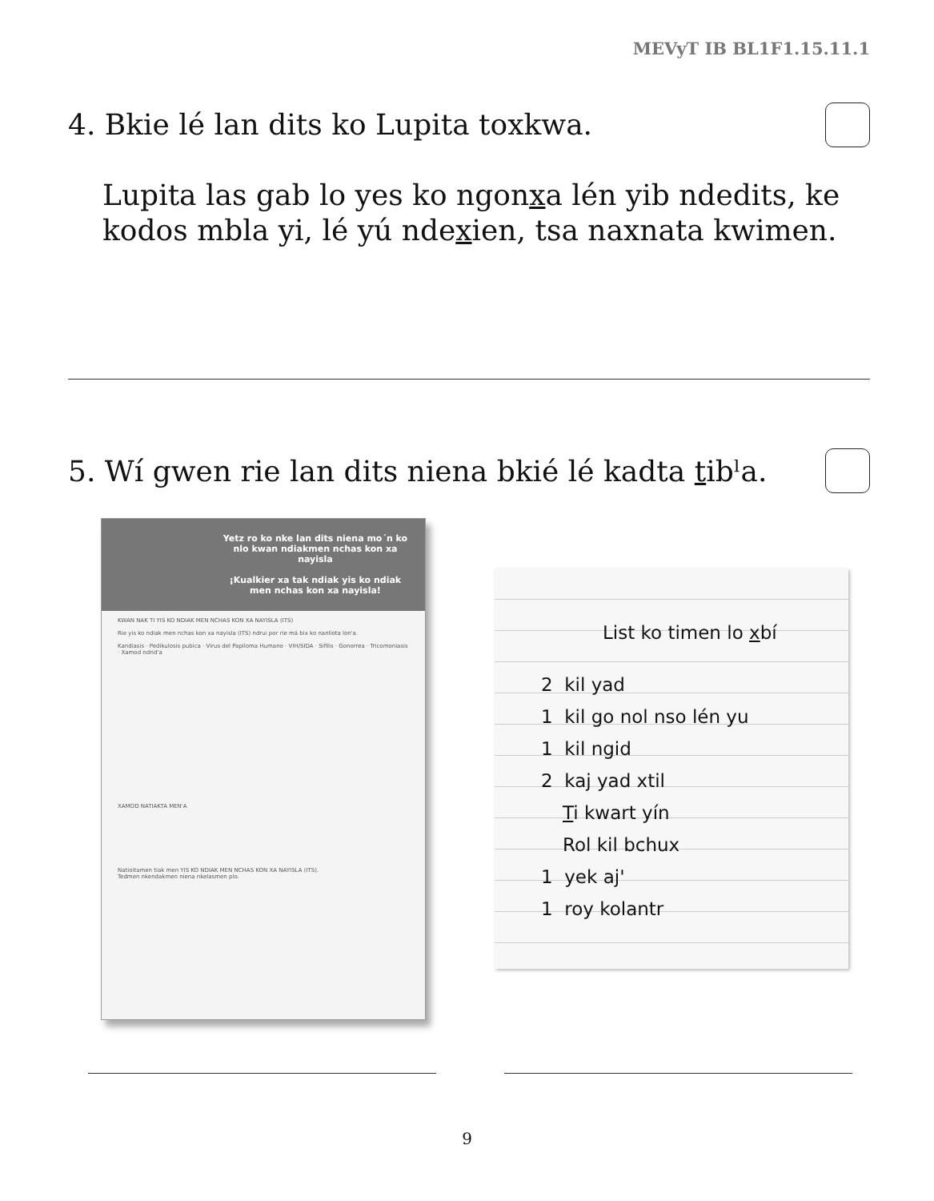MEVyT IB BL1F1.15.11.1
4. Bkie lé lan dits ko Lupita toxkwa.
Lupita las gab lo yes ko ngonxa lén yib ndedits, ke
kodos mbla yi, lé yú ndexien, tsa naxnata kwimen.
5. Wí gwen rie lan dits niena bkié lé kadta tibˡa.
Yetz ro ko nke lan dits niena mo´n ko nlo kwan ndiakmen nchas kon xa nayisla
¡Kualkier xa tak ndiak yis ko ndiak men nchas kon xa nayisla!
KWAN NAK TI YIS KO NDIAK MEN NCHAS KON XA NAYISLA (ITS)
Rie yis ko ndiak men nchas kon xa nayisla (ITS) ndrui por rie má bix ko nanliota lon'a.
Kandiasis · Pedikulosis pubica · Virus del Papiloma Humano · VIH/SIDA · Sifilis · Gonorrea · Tricomoniasis · Xamod ndrid'a
XAMOD NATIAKTA MEN'A
Natioitamen tiak men YIS KO NDIAK MEN NCHAS KON XA NAYISLA (ITS).
Tedmen nkendakmen niena nkelasmen plo.
List ko timen lo xbí
2 kil yad
1 kil go nol nso lén yu
1 kil ngid
2 kaj yad xtil
Ti kwart yín
Rol kil bchux
1 yek aj'
1 roy kolantr
9